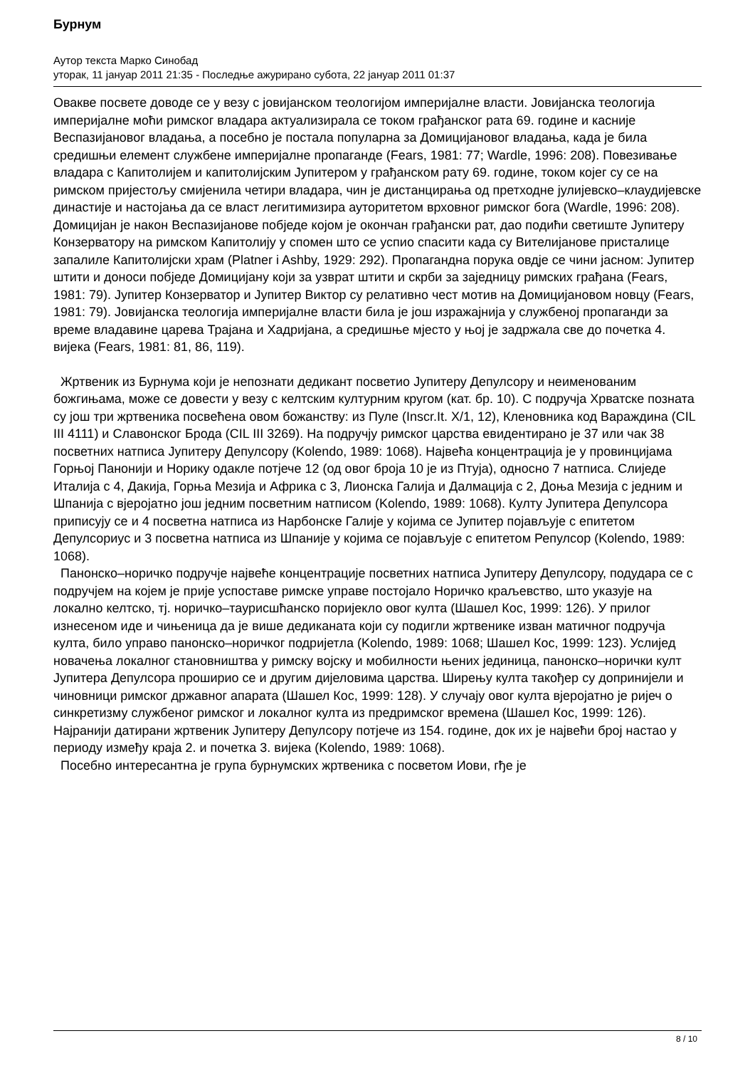Бурнум
Аутор текста Марко Синобад
уторак, 11 јануар 2011 21:35 - Последње ажурирано субота, 22 јануар 2011 01:37
Овакве посвете доводе се у везу с јовијанском теологијом империјалне власти. Јовијанска теологија империјалне моћи римског владара актуализирала се током грађанског рата 69. године и касније Веспазијановог владања, а посебно је постала популарна за Домицијановог владања, када је била средишњи елемент службене империјалне пропаганде (Fears, 1981: 77; Wardle, 1996: 208). Повезивање владара с Капитолијем и капитолијским Јупитером у грађанском рату 69. године, током којег су се на римском пријестољу смијенила четири владара, чин је дистанцирања од претходне јулијевско–клаудијевске династије и настојања да се власт легитимизира ауторитетом врховног римског бога (Wardle, 1996: 208). Домицијан је након Веспазијанове побједе којом је окончан грађански рат, дао подићи светиште Јупитеру Конзерватору на римском Капитолију у спомен што се успио спасити када су Вителијанове присталице запалиле Капитолијски храм (Platner i Ashby, 1929: 292). Пропагандна порука овдје се чини јасном: Јупитер штити и доноси побједе Домицијану који за узврат штити и скрби за заједницу римских грађана (Fears, 1981: 79). Јупитер Конзерватор и Јупитер Виктор су релативно чест мотив на Домицијановом новцу (Fears, 1981: 79). Јовијанска теологија империјалне власти била је још изражајнија у службеној пропаганди за време владавине царева Трајана и Хадријана, а средишње мјесто у њој је задржала све до почетка 4. вијека (Fears, 1981: 81, 86, 119).
Жртвеник из Бурнума који је непознати дедикант посветио Јупитеру Депулсору и неименованим божгињама, може се довести у везу с келтским културним кругом (кат. бр. 10). С подручја Хрватске позната су још три жртвеника посвећена овом божанству: из Пуле (Inscr.It. X/1, 12), Кленовника код Вараждина (CIL III 4111) и Славонског Брода (CIL III 3269). На подручју римског царства евидентирано је 37 или чак 38 посветних натписа Јупитеру Депулсору (Kolendo, 1989: 1068). Највећа концентрација је у провинцијама Горњој Панонији и Норику одакле потјече 12 (од овог броја 10 је из Птуја), односно 7 натписа. Слиједе Италија с 4, Дакија, Горња Мезија и Африка с 3, Лионска Галија и Далмација с 2, Доња Мезија с једним и Шпанија с вјеројатно још једним посветним натписом (Kolendo, 1989: 1068). Култу Јупитера Депулсора приписују се и 4 посветна натписа из Нарбонске Галије у којима се Јупитер појављује с епитетом Депулсориус и 3 посветна натписа из Шпаније у којима се појављује с епитетом Репулсор (Kolendo, 1989: 1068).
Панонско–норичко подручје највеће концентрације посветних натписа Јупитеру Депулсору, подудара се с подручјем на којем је прије успоставе римске управе постојало Норичко краљевство, што указује на локално келтско, тј. норичко–таурисшћанско поријекло овог култа (Шашел Кос, 1999: 126). У прилог изнесеном иде и чињеница да је више дедиканата који су подигли жртвенике изван матичног подручја култа, било управо панонско–норичког подријетла (Kolendo, 1989: 1068; Шашел Кос, 1999: 123). Услијед новачења локалног становништва у римску војску и мобилности њених јединица, панонско–норички култ Јупитера Депулсора проширио се и другим дијеловима царства. Ширењу култа такођер су допринијели и чиновници римског државног апарата (Шашел Кос, 1999: 128). У случају овог култа вјеројатно је ријеч о синкретизму службеног римског и локалног култа из предримског времена (Шашел Кос, 1999: 126). Најранији датирани жртвеник Јупитеру Депулсору потјече из 154. године, док их је највећи број настао у периоду између краја 2. и почетка 3. вијека (Kolendo, 1989: 1068).
Посебно интересантна је група бурнумских жртвеника с посветом Иови, гђе је
8 / 10